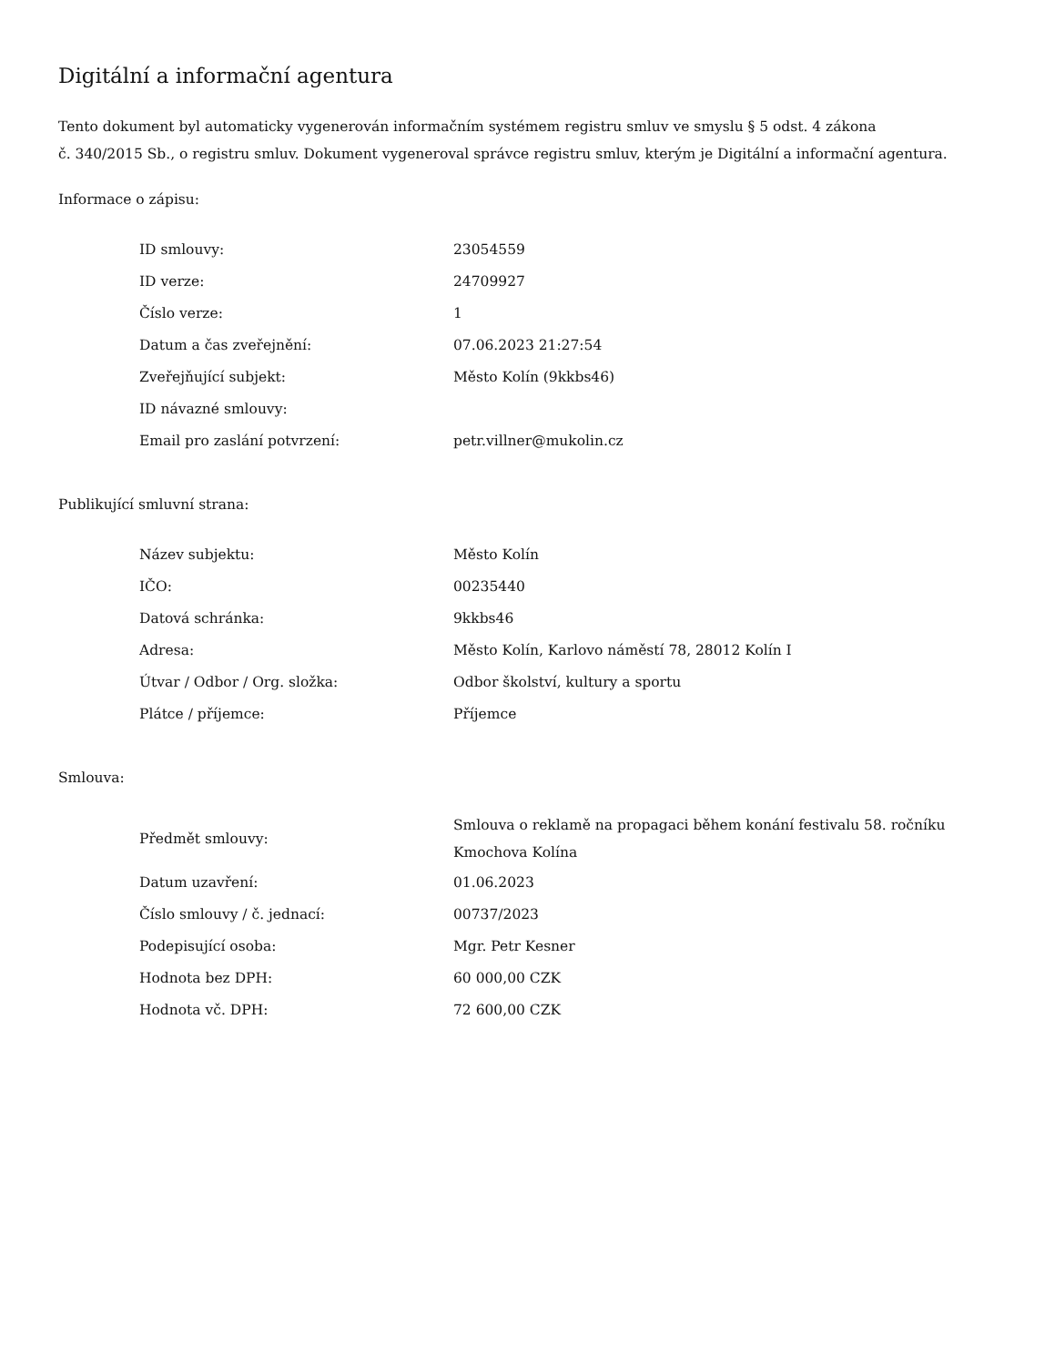Digitální a informační agentura
Tento dokument byl automaticky vygenerován informačním systémem registru smluv ve smyslu § 5 odst. 4 zákona
č. 340/2015 Sb., o registru smluv. Dokument vygeneroval správce registru smluv, kterým je Digitální a informační agentura.
Informace o zápisu:
| ID smlouvy: | 23054559 |
| ID verze: | 24709927 |
| Číslo verze: | 1 |
| Datum a čas zveřejnění: | 07.06.2023 21:27:54 |
| Zveřejňující subjekt: | Město Kolín (9kkbs46) |
| ID návazné smlouvy: | |
| Email pro zaslání potvrzení: | petr.villner@mukolin.cz |
Publikující smluvní strana:
| Název subjektu: | Město Kolín |
| IČO: | 00235440 |
| Datová schránka: | 9kkbs46 |
| Adresa: | Město Kolín, Karlovo náměstí 78, 28012 Kolín I |
| Útvar / Odbor / Org. složka: | Odbor školství, kultury a sportu |
| Plátce / příjemce: | Příjemce |
Smlouva:
| Předmět smlouvy: | Smlouva o reklamě na propagaci během konání festivalu 58. ročníku Kmochova Kolína |
| Datum uzavření: | 01.06.2023 |
| Číslo smlouvy / č. jednací: | 00737/2023 |
| Podepisující osoba: | Mgr. Petr Kesner |
| Hodnota bez DPH: | 60 000,00 CZK |
| Hodnota vč. DPH: | 72 600,00 CZK |